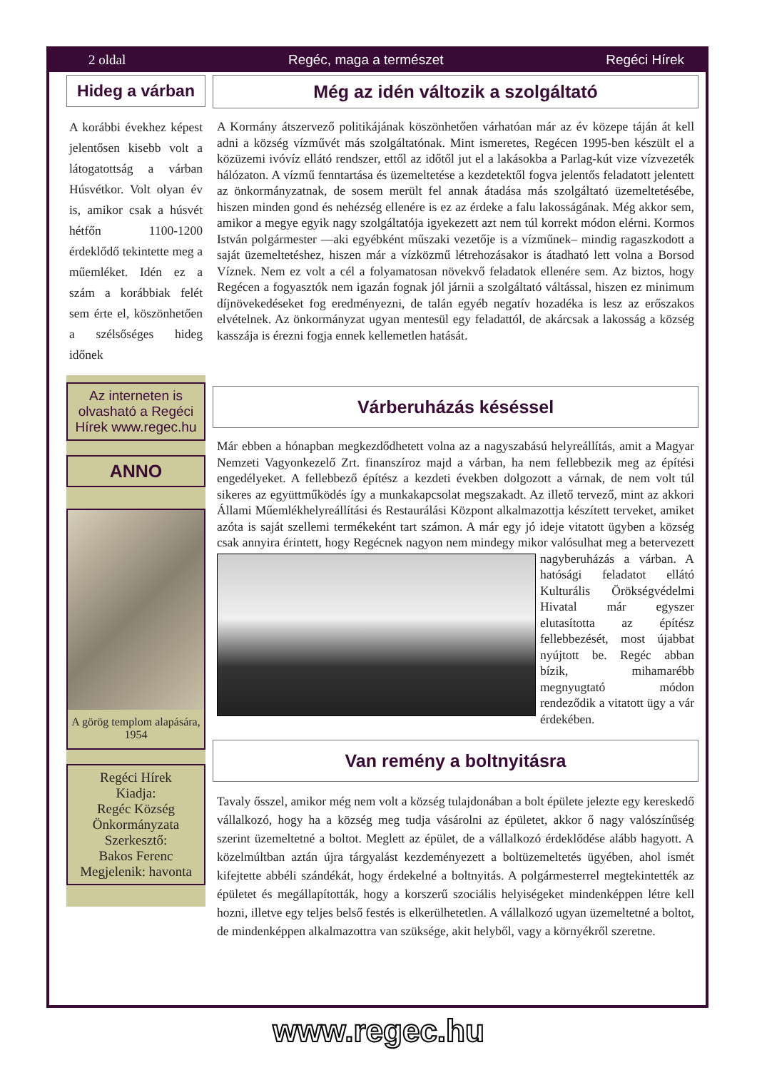2 oldal Regéc, maga a természet Regéci Hírek
Hideg a várban
A korábbi évekhez képest jelentősen kisebb volt a látogatottság a várban Húsvétkor. Volt olyan év is, amikor csak a húsvét hétfőn 1100-1200 érdeklődő tekintette meg a műemléket. Idén ez a szám a korábbiak felét sem érte el, köszönhetően a szélsőséges hideg időnek
Az interneten is olvasható a Regéci Hírek www.regec.hu
ANNO
A görög templom alapására, 1954
Regéci Hírek
Kiadja:
Regéc Község Önkormányzata
Szerkesztő:
Bakos Ferenc
Megjelenik: havonta
Még az idén változik a szolgáltató
A Kormány átszervező politikájának köszönhetően várhatóan már az év közepe táján át kell adni a község vízművét más szolgáltatónak. Mint ismeretes, Regécen 1995-ben készült el a közüzemi ivóvíz ellátó rendszer, ettől az időtől jut el a lakásokba a Parlag-kút vize vízvezeték hálózaton. A vízmű fenntartása és üzemeltetése a kezdetektől fogva jelentős feladatott jelentett az önkormányzatnak, de sosem merült fel annak átadása más szolgáltató üzemeltetésébe, hiszen minden gond és nehézség ellenére is ez az érdeke a falu lakosságának. Még akkor sem, amikor a megye egyik nagy szolgáltatója igyekezett azt nem túl korrekt módon elérni. Kormos István polgármester —aki egyébként műszaki vezetője is a vízműnek– mindig ragaszkodott a saját üzemeltetéshez, hiszen már a vízközmű létrehozásakor is átadható lett volna a Borsod Víznek. Nem ez volt a cél a folyamatosan növekvő feladatok ellenére sem. Az biztos, hogy Regécen a fogyasztók nem igazán fognak jól járnii a szolgáltató váltással, hiszen ez minimum díjnövekedéseket fog eredményezni, de talán egyéb negatív hozadéka is lesz az erőszakos elvételnek. Az önkormányzat ugyan mentesül egy feladattól, de akárcsak a lakosság a község kasszája is érezni fogja ennek kellemetlen hatását.
Várberuházás késéssel
Már ebben a hónapban megkezdődhetett volna az a nagyszabású helyreállítás, amit a Magyar Nemzeti Vagyonkezelő Zrt. finanszíroz majd a várban, ha nem fellebbezik meg az építési engedélyeket. A fellebbező építész a kezdeti években dolgozott a várnak, de nem volt túl sikeres az együttműködés így a munkakapcsolat megszakadt. Az illető tervező, mint az akkori Állami Műemlékhelyreállítási és Restaurálási Központ alkalmazottja készített terveket, amiket azóta is saját szellemi termékeként tart számon. A már egy jó ideje vitatott ügyben a község csak annyira érintett, hogy Regécnek nagyon nem mindegy mikor valósulhat meg a betervezett nagyberuházás a várban. A hatósági feladatot ellátó Kulturális Örökségvédelmi Hivatal már egyszer elutasította az építész fellebbezését, most újabbat nyújtott be. Regéc abban bízik, mihamarébb megnyugtató módon rendeződik a vitatott ügy a vár érdekében.
Van remény a boltnyitásra
Tavaly ősszel, amikor még nem volt a község tulajdonában a bolt épülete jelezte egy kereskedő vállalkozó, hogy ha a község meg tudja vásárolni az épületet, akkor ő nagy valószínűség szerint üzemeltetné a boltot. Meglett az épület, de a vállalkozó érdeklődése alább hagyott. A közelmúltban aztán újra tárgyalást kezdeményezett a boltüzemeltetés ügyében, ahol ismét kifejtette abbéli szándékát, hogy érdekelné a boltnyitás. A polgármesterrel megtekintették az épületet és megállapították, hogy a korszerű szociális helyiségeket mindenképpen létre kell hozni, illetve egy teljes belső festés is elkerülhetetlen. A vállalkozó ugyan üzemeltetné a boltot, de mindenképpen alkalmazottra van szüksége, akit helyből, vagy a környékről szeretne.
www.regec.hu